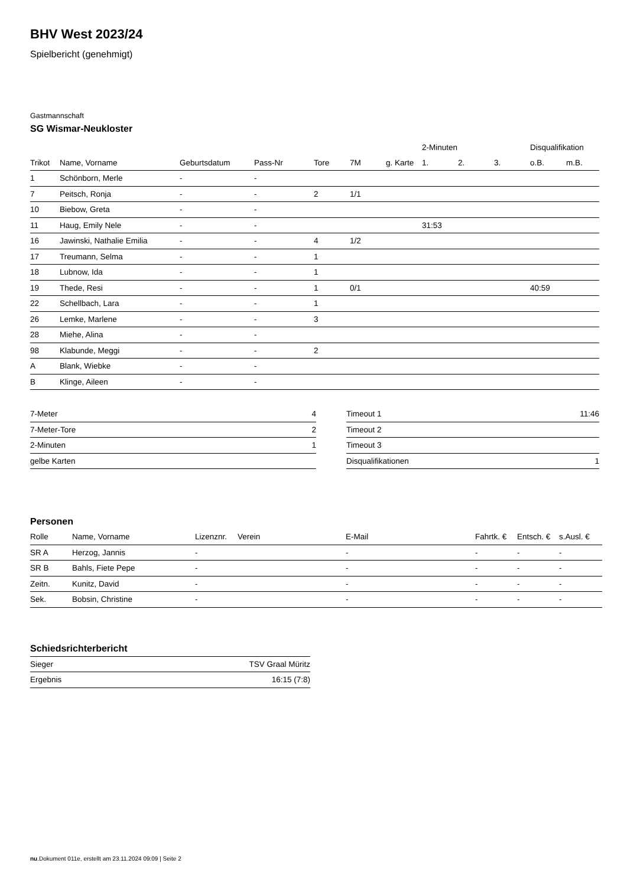BHV West 2023/24
Spielbericht (genehmigt)
Gastmannschaft
SG Wismar-Neukloster
| | | | | | | | 2-Minuten | | | Disqualifikation | |
| --- | --- | --- | --- | --- | --- | --- | --- | --- | --- | --- | --- |
| Trikot | Name, Vorname | Geburtsdatum | Pass-Nr | Tore | 7M | g. Karte | 1. | 2. | 3. | o.B. | m.B. |
| 1 | Schönborn, Merle | - | - | | | | | | | | |
| 7 | Peitsch, Ronja | - | - | 2 | 1/1 | | | | | | |
| 10 | Biebow, Greta | - | - | | | | | | | | |
| 11 | Haug, Emily Nele | - | - | | | | 31:53 | | | | |
| 16 | Jawinski, Nathalie Emilia | - | - | 4 | 1/2 | | | | | | |
| 17 | Treumann, Selma | - | - | 1 | | | | | | | |
| 18 | Lubnow, Ida | - | - | 1 | | | | | | | |
| 19 | Thede, Resi | - | - | 1 | 0/1 | | | | | 40:59 | |
| 22 | Schellbach, Lara | - | - | 1 | | | | | | | |
| 26 | Lemke, Marlene | - | - | 3 | | | | | | | |
| 28 | Miehe, Alina | - | - | | | | | | | | |
| 98 | Klabunde, Meggi | - | - | 2 | | | | | | | |
| A | Blank, Wiebke | - | - | | | | | | | | |
| B | Klinge, Aileen | - | - | | | | | | | | |
| 7-Meter | 4 |
| 7-Meter-Tore | 2 |
| 2-Minuten | 1 |
| gelbe Karten | |
| Timeout 1 | 11:46 |
| Timeout 2 | |
| Timeout 3 | |
| Disqualifikationen | 1 |
Personen
| Rolle | Name, Vorname | Lizenznr. | Verein | E-Mail | Fahrtk. € | Entsch. € | s.Ausl. € |
| --- | --- | --- | --- | --- | --- | --- | --- |
| SR A | Herzog, Jannis | - | | - | - | - | - |
| SR B | Bahls, Fiete Pepe | - | | - | - | - | - |
| Zeitn. | Kunitz, David | - | | - | - | - | - |
| Sek. | Bobsin, Christine | - | | - | - | - | - |
Schiedsrichterbericht
| Sieger | TSV Graal Müritz |
| Ergebnis | 16:15 (7:8) |
nu.Dokument 011e, erstellt am 23.11.2024 09:09 | Seite 2